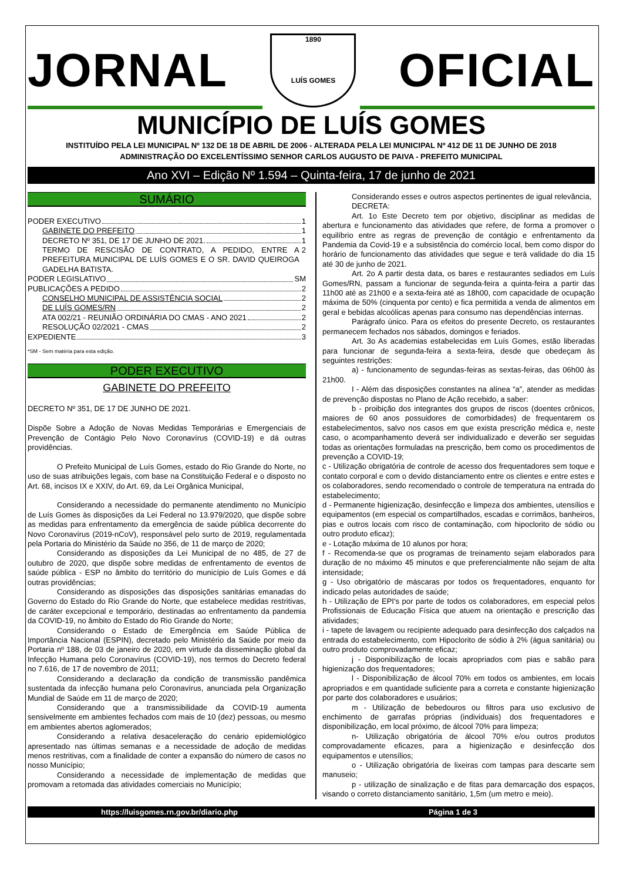JORNAL
1890
LUÍS GOMES
OFICIAL
MUNICÍPIO DE LUÍS GOMES
INSTITUÍDO PELA LEI MUNICIPAL Nº 132 DE 18 DE ABRIL DE 2006 - ALTERADA PELA LEI MUNICIPAL Nº 412 DE 11 DE JUNHO DE 2018
ADMINISTRAÇÃO DO EXCELENTÍSSIMO SENHOR CARLOS AUGUSTO DE PAIVA - PREFEITO MUNICIPAL
Ano XVI – Edição Nº 1.594 – Quinta-feira, 17 de junho de 2021
SUMÁRIO
PODER EXECUTIVO 1
GABINETE DO PREFEITO 1
DECRETO Nº 351, DE 17 DE JUNHO DE 2021. 1
TERMO DE RESCISÃO DE CONTRATO, A PEDIDO, ENTRE A PREFEITURA MUNICIPAL DE LUÍS GOMES E O SR. DAVID QUEIROGA GADELHA BATISTA. 2
PODER LEGISLATIVO SM
PUBLICAÇÕES A PEDIDO 2
CONSELHO MUNICIPAL DE ASSISTÊNCIA SOCIAL 2
DE LUÍS GOMES/RN 2
ATA 002/21 - REUNIÃO ORDINÁRIA DO CMAS - ANO 2021 2
RESOLUÇÃO 02/2021 - CMAS 2
EXPEDIENTE 3
*SM - Sem matéria para esta edição.
PODER EXECUTIVO
GABINETE DO PREFEITO
DECRETO Nº 351, DE 17 DE JUNHO DE 2021.
Dispõe Sobre a Adoção de Novas Medidas Temporárias e Emergenciais de Prevenção de Contágio Pelo Novo Coronavírus (COVID-19) e dá outras providências.
O Prefeito Municipal de Luís Gomes, estado do Rio Grande do Norte, no uso de suas atribuições legais, com base na Constituição Federal e o disposto no Art. 68, incisos IX e XXIV, do Art. 69, da Lei Orgânica Municipal,
Considerando a necessidade do permanente atendimento no Município de Luís Gomes às disposições da Lei Federal no 13.979/2020, que dispõe sobre as medidas para enfrentamento da emergência de saúde pública decorrente do Novo Coronavírus (2019-nCoV), responsável pelo surto de 2019, regulamentada pela Portaria do Ministério da Saúde no 356, de 11 de março de 2020;
Considerando as disposições da Lei Municipal de no 485, de 27 de outubro de 2020, que dispõe sobre medidas de enfrentamento de eventos de saúde pública - ESP no âmbito do território do município de Luís Gomes e dá outras providências;
Considerando as disposições das disposições sanitárias emanadas do Governo do Estado do Rio Grande do Norte, que estabelece medidas restritivas, de caráter excepcional e temporário, destinadas ao enfrentamento da pandemia da COVID-19, no âmbito do Estado do Rio Grande do Norte;
Considerando o Estado de Emergência em Saúde Pública de Importância Nacional (ESPIN), decretado pelo Ministério da Saúde por meio da Portaria nº 188, de 03 de janeiro de 2020, em virtude da disseminação global da Infecção Humana pelo Coronavírus (COVID-19), nos termos do Decreto federal no 7.616, de 17 de novembro de 2011;
Considerando a declaração da condição de transmissão pandêmica sustentada da infecção humana pelo Coronavírus, anunciada pela Organização Mundial de Saúde em 11 de março de 2020;
Considerando que a transmissibilidade da COVID-19 aumenta sensivelmente em ambientes fechados com mais de 10 (dez) pessoas, ou mesmo em ambientes abertos aglomerados;
Considerando a relativa desaceleração do cenário epidemiológico apresentado nas últimas semanas e a necessidade de adoção de medidas menos restritivas, com a finalidade de conter a expansão do número de casos no nosso Município;
Considerando a necessidade de implementação de medidas que promovam a retomada das atividades comerciais no Município;
Considerando esses e outros aspectos pertinentes de igual relevância,
DECRETA:
Art. 1o Este Decreto tem por objetivo, disciplinar as medidas de abertura e funcionamento das atividades que refere, de forma a promover o equilíbrio entre as regras de prevenção de contágio e enfrentamento da Pandemia da Covid-19 e a subsistência do comércio local, bem como dispor do horário de funcionamento das atividades que segue e terá validade do dia 15 até 30 de junho de 2021.
Art. 2o A partir desta data, os bares e restaurantes sediados em Luís Gomes/RN, passam a funcionar de segunda-feira a quinta-feira a partir das 11h00 até as 21h00 e a sexta-feira até as 18h00, com capacidade de ocupação máxima de 50% (cinquenta por cento) e fica permitida a venda de alimentos em geral e bebidas alcoólicas apenas para consumo nas dependências internas.
Parágrafo único. Para os efeitos do presente Decreto, os restaurantes permanecem fechados nos sábados, domingos e feriados.
Art. 3o As academias estabelecidas em Luís Gomes, estão liberadas para funcionar de segunda-feira a sexta-feira, desde que obedeçam às seguintes restrições:
a) - funcionamento de segundas-feiras as sextas-feiras, das 06h00 às 21h00.
I - Além das disposições constantes na alínea “a”, atender as medidas de prevenção dispostas no Plano de Ação recebido, a saber:
b - proibição dos integrantes dos grupos de riscos (doentes crônicos, maiores de 60 anos possuidores de comorbidades) de frequentarem os estabelecimentos, salvo nos casos em que exista prescrição médica e, neste caso, o acompanhamento deverá ser individualizado e deverão ser seguidas todas as orientações formuladas na prescrição, bem como os procedimentos de prevenção a COVID-19;
c - Utilização obrigatória de controle de acesso dos frequentadores sem toque e contato corporal e com o devido distanciamento entre os clientes e entre estes e os colaboradores, sendo recomendado o controle de temperatura na entrada do estabelecimento;
d - Permanente higienização, desinfecção e limpeza dos ambientes, utensílios e equipamentos (em especial os compartilhados, escadas e corrimãos, banheiros, pias e outros locais com risco de contaminação, com hipoclorito de sódio ou outro produto eficaz);
e - Lotação máxima de 10 alunos por hora;
f - Recomenda-se que os programas de treinamento sejam elaborados para duração de no máximo 45 minutos e que preferencialmente não sejam de alta intensidade;
g - Uso obrigatório de máscaras por todos os frequentadores, enquanto for indicado pelas autoridades de saúde;
h - Utilização de EPI's por parte de todos os colaboradores, em especial pelos Profissionais de Educação Física que atuem na orientação e prescrição das atividades;
i - tapete de lavagem ou recipiente adequado para desinfecção dos calçados na entrada do estabelecimento, com Hipoclorito de sódio à 2% (água sanitária) ou outro produto comprovadamente eficaz;
j - Disponibilização de locais apropriados com pias e sabão para higienização dos frequentadores;
l - Disponibilização de álcool 70% em todos os ambientes, em locais apropriados e em quantidade suficiente para a correta e constante higienização por parte dos colaboradores e usuários;
m - Utilização de bebedouros ou filtros para uso exclusivo de enchimento de garrafas próprias (individuais) dos frequentadores e disponibilização, em local próximo, de álcool 70% para limpeza;
n- Utilização obrigatória de álcool 70% e/ou outros produtos comprovadamente eficazes, para a higienização e desinfecção dos equipamentos e utensílios;
o - Utilização obrigatória de lixeiras com tampas para descarte sem manuseio;
p - utilização de sinalização e de fitas para demarcação dos espaços, visando o correto distanciamento sanitário, 1,5m (um metro e meio).
https://luisgomes.rn.gov.br/diario.php Página 1 de 3